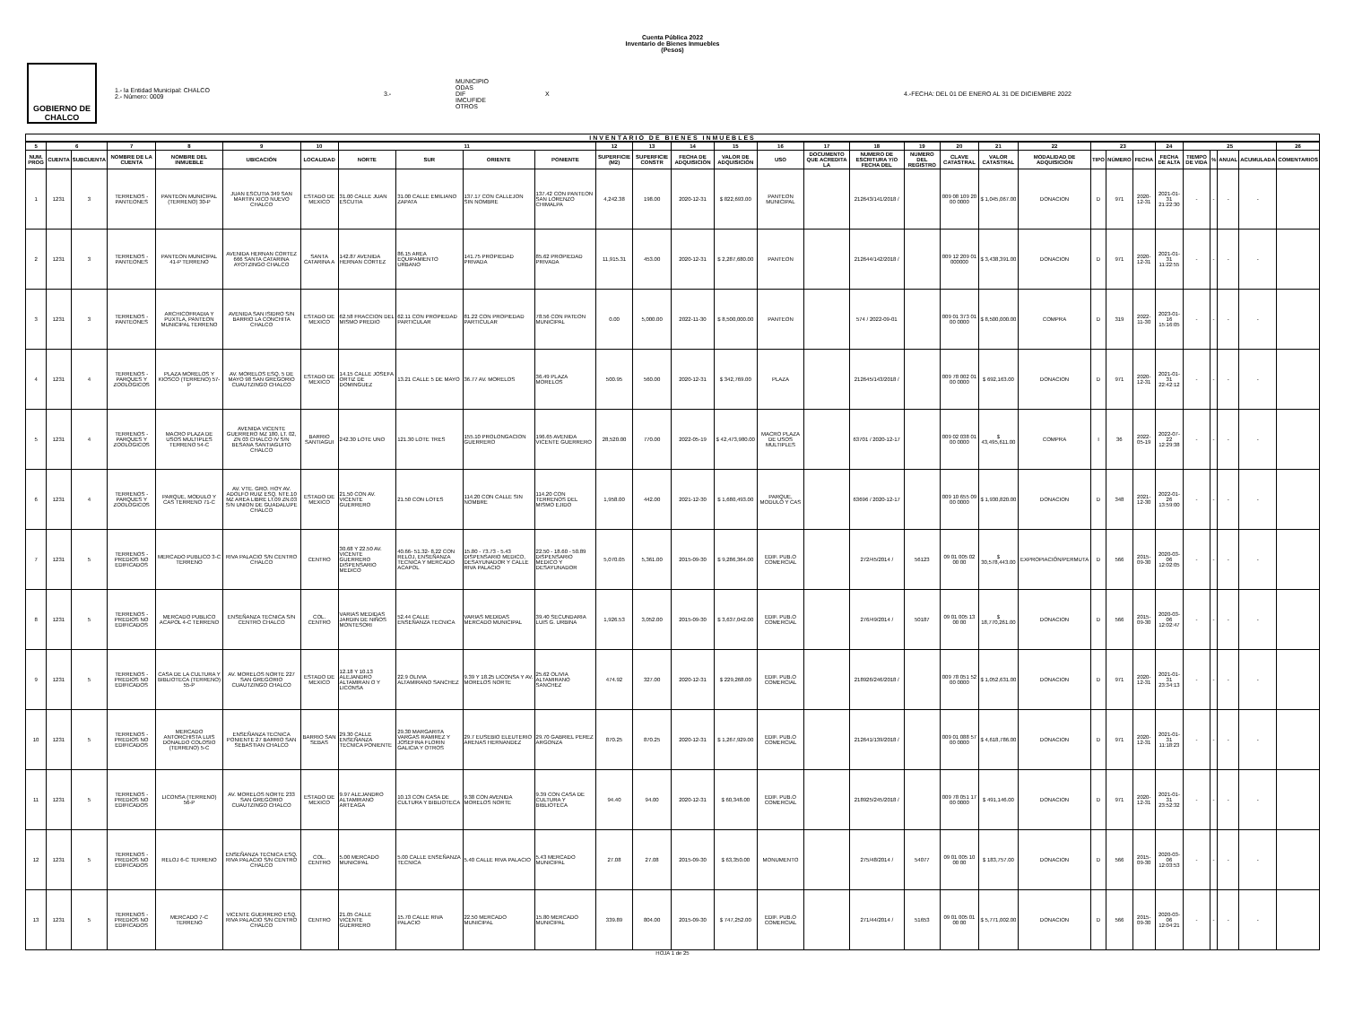Cuenta Pública 2022
Inventario de Bienes Inmuebles
(Pesos)
GOBIERNO DE CHALCO
1.- la Entidad Municipal: CHALCO
2.- Número: 0009
3.-
MUNICIPIO
ODAS
DIF
IMCUFIDE
OTROS
X
4.-FECHA: DEL 01 DE ENERO AL 31 DE DICIEMBRE 2022
INVENTARIO DE BIENES INMUEBLES
| 5 | 6 | | 7 | 8 | 9 | 10 | 11 | | | | 12 | 13 | 14 | 15 | 16 | 17 | 18 | 19 | 20 | 21 | 22 | 23 | | | 24 | 25 | | | | 26 |
| --- | --- | --- | --- | --- | --- | --- | --- | --- | --- | --- | --- | --- | --- | --- | --- | --- | --- | --- | --- | --- | --- | --- | --- | --- | --- | --- | --- | --- | --- | --- |
| NUM. PROG | CUENTA | SUBCUENTA | NOMBRE DE LA CUENTA | NOMBRE DEL INMUEBLE | UBICACIÓN | LOCALIDAD | NORTE | SUR | ORIENTE | PONIENTE | SUPERFICIE (M2) | SUPERFICIE CONSTR | FECHA DE ADQUISICIÓN | VALOR DE ADQUISICIÓN | USO | DOCUMENTO QUE ACREDITA LA | NUMERO DE ESCRITURA Y/O FECHA DEL | NUMERO DEL REGISTRO | CLAVE CATASTRAL | VALOR CATASTRAL | MODALIDAD DE ADQUISICIÓN | TIPO | NÚMERO | FECHA | FECHA DE ALTA | TIEMPO DE VIDA | % | ANUAL | ACUMULADA | COMENTARIOS |
| 1 | 1231 | 3 | TERRENOS - PANTEONES | PANTEON MUNICIPAL (TERRENO) 30-P | JUAN ESCUTIA 349 SAN MARTIN XICO NUEVO CHALCO | ESTADO DE MEXICO | 31.00 CALLE JUAN ESCUTIA | 31.00 CALLE EMILIANO ZAPATA | 137.17 CON CALLEJON SIN NOMBRE | 137.42 CON PANTEON SAN LORENZO CHIMALPA | 4,242.38 | 198.00 | 2020-12-31 | $ 822,693.00 | PANTEON MUNICIPAL | | 212643/141/2018 / | | 009 08 109 20 00 0000 | $ 1,045,067.00 | DONACION | D | 971 | 2020-12-31 | 2021-01-31 21:22:30 | - | - | - | - | |
| 2 | 1231 | 3 | TERRENOS - PANTEONES | PANTEON MUNICIPAL 41-P TERRENO | AVENIDA HERNAN CORTEZ 666 SANTA CATARINA AYOTZINGO CHALCO | SANTA CATARINA A | 142.87 AVENIDA HERNAN CORTEZ | 86.15 AREA EQUIPAMIENTO URBANO | 141.75 PROPIEDAD PRIVADA | 85.62 PROPIEDAD PRIVADA | 11,915.31 | 453.00 | 2020-12-31 | $ 2,287,680.00 | PANTEON | | 212644/142/2018 / | | 009 12 209 01 000000 | $ 3,438,391.00 | DONACION | D | 971 | 2020-12-31 | 2021-01-31 11:22:55 | - | - | - | - | |
| 3 | 1231 | 3 | TERRENOS - PANTEONES | ARCHICOFRADIA Y PUXTLA, PANTEON MUNICIPAL TERRENO | AVENIDA SAN ISIDRO S/N BARRIO LA CONCHITA CHALCO | ESTADO DE MEXICO | 62.58 FRACCION DEL MISMO PREDIO | 62.11 CON PROPIEDAD PARTICULAR | 81.22 CON PROPIEDAD PARTICULAR | 78.56 CON PATEON MUNICIPAL | 0.00 | 5,000.00 | 2022-11-30 | $ 8,500,000.00 | PANTEON | | 574 / 2022-09-01 | | 009 01 373 01 00 0000 | $ 8,500,000.00 | COMPRA | D | 319 | 2022-11-30 | 2023-01-16 15:16:05 | - | - | - | - | |
| 4 | 1231 | 4 | TERRENOS - PARQUES Y ZOOLOGICOS | PLAZA MORELOS Y KIOSCO (TERRENO) 57-P | AV. MORELOS ESQ. 5 DE MAYO 98 SAN GREGORIO CUAUTZINGO CHALCO | ESTADO DE MEXICO | 14.15 CALLE JOSEFA ORTIZ DE DOMINGUEZ | 13.21 CALLE 5 DE MAYO | 36.77 AV. MORELOS | 36.49 PLAZA MORELOS | 500.95 | 560.00 | 2020-12-31 | $ 342,769.00 | PLAZA | | 212645/143/2018 / | | 009 78 002 01 00 0000 | $ 692,163.00 | DONACION | D | 971 | 2020-12-31 | 2021-01-31 22:42:12 | - | - | - | - | |
| 5 | 1231 | 4 | TERRENOS - PARQUES Y ZOOLOGICOS | MACRO PLAZA DE USOS MULTIPLES TERRENO 54-C | AVENIDA VICENTE GUERRERO MZ 180, LT. 02, ZN 03 CHALCO IV S/N BESANA SANTIAGUITO CHALCO | BARRIO SANTIAGUI | 242.30 LOTE UNO | 121.30 LOTE TRES | 155.10 PROLONGACION GUERRERO | 196.65 AVENIDA VICENTE GUERRERO | 28,520.00 | 770.00 | 2022-05-19 | $ 42,473,980.00 | MACRO PLAZA DE USOS MULTIPLES | | 63701 / 2020-12-17 | | 009 02 038 01 00 0000 | $ 43,495,611.00 | COMPRA | I | 36 | 2022-05-19 | 2022-07-22 12:29:38 | - | - | - | - | |
| 6 | 1231 | 4 | TERRENOS - PARQUES Y ZOOLOGICOS | PARQUE, MODULO Y CAS TERRENO 71-C | AV. VTE. GRO. HOY AV. ADOLFO RUIZ ESQ. NTE.10 MZ AREA LIBRE LT.09 ZN.03 S/N UNION DE GUADALUPE CHALCO | ESTADO DE MEXICO | 21.50 CON AV. VICENTE GUERRERO | 21.50 CON LOTES | 114.20 CON CALLE SIN NOMBRE | 114.20 CON TERRENOS DEL MISMO EJIDO | 1,958.00 | 442.00 | 2021-12-30 | $ 1,680,493.00 | PARQUE, MODULO Y CAS | | 63696 / 2020-12-17 | | 009 10 655 09 00 0000 | $ 1,930,820.00 | DONACION | D | 348 | 2021-12-30 | 2022-01-26 13:59:00 | - | - | - | - | |
| 7 | 1231 | 5 | TERRENOS - PREDIOS NO EDIFICADOS | MERCADO PUBLICO 3-C TERRENO | RIVA PALACIO S/N CENTRO CHALCO | CENTRO | 30.68 Y 22.50 AV. VICENTE GUERRERO DISPENSARIO MEDICO | 40.66- 51.32- 8.22 CON RELOJ, ENSEÑANZA TECNICA Y MERCADO ACAPOL | 15.80 - 73.73 - 5.43 DISPENSARIO MEDICO, DESAYUNADOR Y CALLE RIVA PALACIO | 22.50 - 18.60 - 50.89 DISPENSARIO MEDICO Y DESAYUNADOR | 5,070.05 | 5,361.00 | 2015-09-30 | $ 9,286,364.00 | EDIF. PUB.O COMERCIAL | | 272/45/2014 / | 56123 | 09 01 005 02 00 00 | $ 30,578,443.00 | EXPROPIACIÓN/PERMUTA | D | 566 | 2015-09-30 | 2020-03-06 12:02:05 | - | - | - | - | |
| 8 | 1231 | 5 | TERRENOS - PREDIOS NO EDIFICADOS | MERCADO PUBLICO ACAPOL 4-C TERRENO | ENSEÑANZA TECNICA S/N CENTRO CHALCO | COL. CENTRO | VARIAS MEDIDAS JARDIN DE NIÑOS MONTESORI | 52.44 CALLE ENSEÑANZA TECNICA | VARIAS MEDIDAS MERCADO MUNICIPAL | 39.40 SECUNDARIA LUIS G. URBINA | 1,926.53 | 3,052.00 | 2015-09-30 | $ 3,637,042.00 | EDIF. PUB.O COMERCIAL | | 276/49/2014 / | 50187 | 09 01 005 13 00 00 | $ 18,770,261.00 | DONACION | D | 566 | 2015-09-30 | 2020-03-06 12:02:47 | - | - | - | - | |
| 9 | 1231 | 5 | TERRENOS - PREDIOS NO EDIFICADOS | CASA DE LA CULTURA Y BIBLIOTECA (TERRENO) 55-P | AV. MORELOS NORTE 227 SAN GREGORIO CUAUTZINGO CHALCO | ESTADO DE MEXICO | 12.18 Y 10.13 ALEJANDRO ALTAMIRAN O Y LICONSA | 22.9 OLIVIA ALTAMIRANO SANCHEZ | 9.39 Y 18.25 LICONSA Y AV. MORELOS NORTE | 25.62 OLIVIA ALTAMIRANO SANCHEZ | 474.92 | 327.00 | 2020-12-31 | $ 229,268.00 | EDIF. PUB.O COMERCIAL | | 218926/246/2018 / | | 009 78 051 52 00 0000 | $ 1,052,631.00 | DONACION | D | 971 | 2020-12-31 | 2021-01-31 23:34:13 | - | - | - | - | |
| 10 | 1231 | 5 | TERRENOS - PREDIOS NO EDIFICADOS | MERCADO ANTORCHISTA LUIS DONALDO COLOSIO (TERRENO) 5-C | ENSEÑANZA TECNICA PONIENTE 27 BARRIO SAN SEBASTIAN CHALCO | BARRIO SAN SEBAS | 29.30 CALLE ENSEÑANZA TECNICA PONIENTE | 29.30 MARGARITA VARGAS RAMIREZ Y JOSEFINA FLORIN GALICIA Y OTROS | 29.7 EUSEBIO ELEUTERIO ARENAS HERNANDEZ | 29.70 GABRIEL PEREZ ARGONZA | 870.25 | 870.25 | 2020-12-31 | $ 1,267,929.00 | EDIF. PUB.O COMERCIAL | | 212641/139/2018 / | | 009 01 088 57 00 0000 | $ 4,618,786.00 | DONACION | D | 971 | 2020-12-31 | 2021-01-31 11:18:23 | - | - | - | - | |
| 11 | 1231 | 5 | TERRENOS - PREDIOS NO EDIFICADOS | LICONSA (TERRENO) 56-P | AV. MORELOS NORTE 233 SAN GREGORIO CUAUTZINGO CHALCO | ESTADO DE MEXICO | 9.97 ALEJANDRO ALTAMIRANO ARTEAGA | 10.13 CON CASA DE CULTURA Y BIBLIOTECA | 9.38 CON AVENIDA MORELOS NORTE | 9.39 CON CASA DE CULTURA Y BIBLIOTECA | 94.40 | 94.00 | 2020-12-31 | $ 60,348.00 | EDIF. PUB.O COMERCIAL | | 218925/245/2018 / | | 009 78 051 17 00 0000 | $ 491,146.00 | DONACION | D | 971 | 2020-12-31 | 2021-01-31 23:52:32 | - | - | - | - | |
| 12 | 1231 | 5 | TERRENOS - PREDIOS NO EDIFICADOS | RELOJ 6-C TERRENO | ENSEÑANZA TECNICA ESQ. RIVA PALACIO S/N CENTRO CHALCO | COL. CENTRO | 5.00 MERCADO MUNICIPAL | 5.00 CALLE ENSEÑANZA TECNICA | 5.40 CALLE RIVA PALACIO | 5.43 MERCADO MUNICIPAL | 27.08 | 27.08 | 2015-09-30 | $ 63,350.00 | MONUMENTO | | 275/48/2014 / | 54077 | 09 01 005 10 00 00 | $ 183,757.00 | DONACION | D | 566 | 2015-09-30 | 2020-03-06 12:03:53 | - | - | - | - | |
| 13 | 1231 | 5 | TERRENOS - PREDIOS NO EDIFICADOS | MERCADO 7-C TERRENO | VICENTE GUERRERO ESQ. RIVA PALACIO S/N CENTRO CHALCO | CENTRO | 21.05 CALLE VICENTE GUERRERO | 15.70 CALLE RIVA PALACIO | 22.50 MERCADO MUNICIPAL | 15.80 MERCADO MUNICIPAL | 339.89 | 804.00 | 2015-09-30 | $ 747,252.00 | EDIF. PUB.O COMERCIAL | | 271/44/2014 / | 51653 | 09 01 005 01 00 00 | $ 5,771,002.00 | DONACION | D | 566 | 2015-09-30 | 2020-03-06 12:04:21 | - | - | - | - | |
HOJA 1 de 25